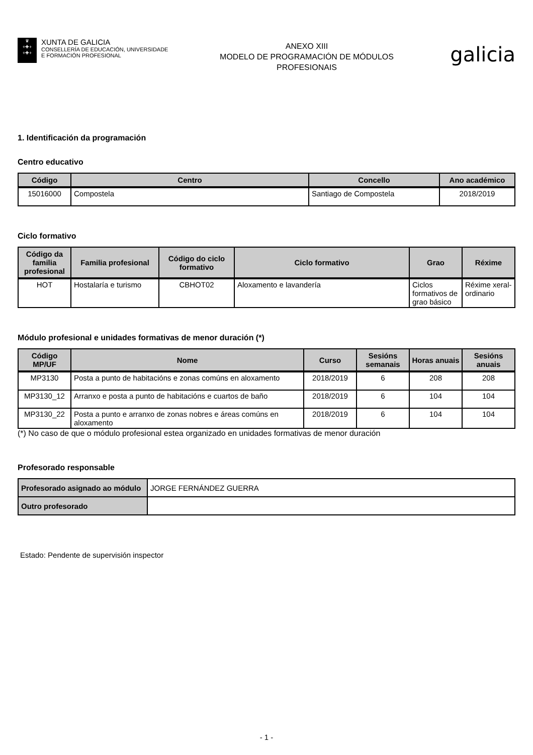♛
+✚+
+✚+
XUNTA DE GALICIA
CONSELLERÍA DE EDUCACIÓN, UNIVERSIDADE
E FORMACIÓN PROFESIONAL
ANEXO XIII
MODELO DE PROGRAMACIÓN DE MÓDULOS
PROFESIONAIS
galicia
1. Identificación da programación
Centro educativo
| Código | Centro | Concello | Ano académico |
| --- | --- | --- | --- |
| 15016000 | Compostela | Santiago de Compostela | 2018/2019 |
Ciclo formativo
| Código da familia profesional | Familia profesional | Código do ciclo formativo | Ciclo formativo | Grao | Réxime |
| --- | --- | --- | --- | --- | --- |
| HOT | Hostalaría e turismo | CBHOT02 | Aloxamento e lavandería | Ciclos formativos de grao básico | Réxime xeral-ordinario |
Módulo profesional e unidades formativas de menor duración (*)
| Código MP/UF | Nome | Curso | Sesións semanais | Horas anuais | Sesións anuais |
| --- | --- | --- | --- | --- | --- |
| MP3130 | Posta a punto de habitacións e zonas comúns en aloxamento | 2018/2019 | 6 | 208 | 208 |
| MP3130_12 | Arranxo e posta a punto de habitacións e cuartos de baño | 2018/2019 | 6 | 104 | 104 |
| MP3130_22 | Posta a punto e arranxo de zonas nobres e áreas comúns en aloxamento | 2018/2019 | 6 | 104 | 104 |
(*) No caso de que o módulo profesional estea organizado en unidades formativas de menor duración
Profesorado responsable
| Profesorado asignado ao módulo | JORGE FERNÁNDEZ GUERRA |
| Outro profesorado | |
Estado: Pendente de supervisión inspector
- 1 -